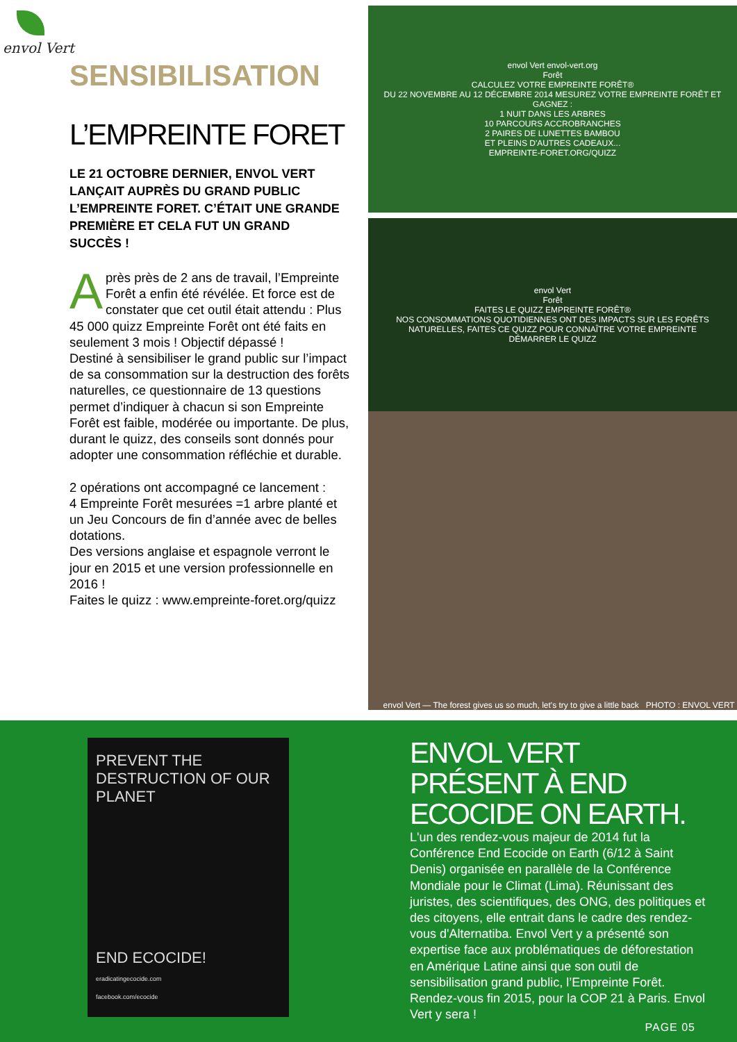envol Vert
SENSIBILISATION
L’EMPREINTE FORET
LE 21 OCTOBRE DERNIER, ENVOL VERT LANÇAIT AUPRÈS DU GRAND PUBLIC L’EMPREINTE FORET. C’ÉTAIT UNE GRANDE PREMIÈRE ET CELA FUT UN GRAND SUCCÈS !
Après près de 2 ans de travail, l’Empreinte Forêt a enfin été révélée. Et force est de constater que cet outil était attendu : Plus 45 000 quizz Empreinte Forêt ont été faits en seulement 3 mois ! Objectif dépassé !
Destiné à sensibiliser le grand public sur l’impact de sa consommation sur la destruction des forêts naturelles, ce questionnaire de 13 questions permet d’indiquer à chacun si son Empreinte Forêt est faible, modérée ou importante. De plus, durant le quizz, des conseils sont donnés pour adopter une consommation réfléchie et durable.
2 opérations ont accompagné ce lancement :
4 Empreinte Forêt mesurées =1 arbre planté et un Jeu Concours de fin d’année avec de belles dotations.
Des versions anglaise et espagnole verront le jour en 2015 et une version professionnelle en 2016 !
Faites le quizz : www.empreinte-foret.org/quizz
envol Vert envol-vert.org
Forêt
CALCULEZ VOTRE EMPREINTE FORÊT®
DU 22 NOVEMBRE AU 12 DÉCEMBRE 2014 MESUREZ VOTRE EMPREINTE FORÊT ET GAGNEZ :
1 NUIT DANS LES ARBRES
10 PARCOURS ACCROBRANCHES
2 PAIRES DE LUNETTES BAMBOU
ET PLEINS D'AUTRES CADEAUX...
EMPREINTE-FORET.ORG/QUIZZ
envol Vert
Forêt
FAITES LE QUIZZ EMPREINTE FORÊT®
NOS CONSOMMATIONS QUOTIDIENNES ONT DES IMPACTS SUR LES FORÊTS NATURELLES, FAITES CE QUIZZ POUR CONNAÎTRE VOTRE EMPREINTE
DÉMARRER LE QUIZZ
envol Vert — The forest gives us so much, let's try to give a little back PHOTO : ENVOL VERT
PREVENT THE DESTRUCTION OF OUR PLANET
END ECOCIDE!
eradicatingecocide.com
facebook.com/ecocide
ENVOL VERT PRÉSENT À END ECOCIDE ON EARTH.
L'un des rendez-vous majeur de 2014 fut la Conférence End Ecocide on Earth (6/12 à Saint Denis) organisée en parallèle de la Conférence Mondiale pour le Climat (Lima). Réunissant des juristes, des scientifiques, des ONG, des politiques et des citoyens, elle entrait dans le cadre des rendez-vous d'Alternatiba. Envol Vert y a présenté son expertise face aux problématiques de déforestation en Amérique Latine ainsi que son outil de sensibilisation grand public, l’Empreinte Forêt.
Rendez-vous fin 2015, pour la COP 21 à Paris. Envol Vert y sera !
PAGE 05